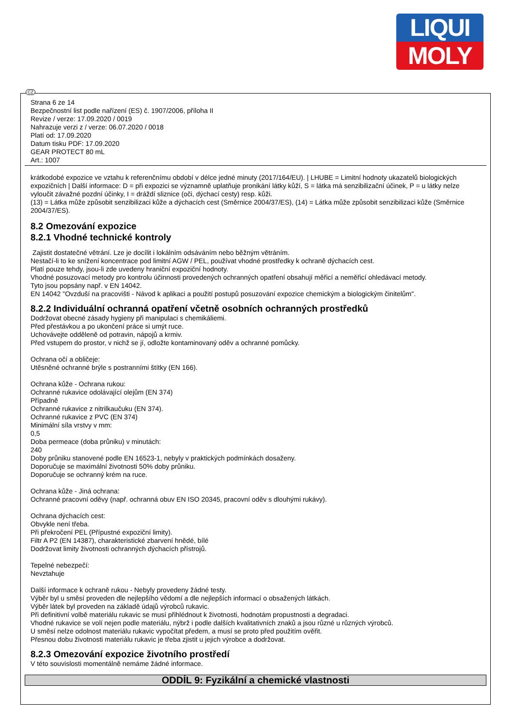LIQUI
MOLY
CZ
Strana 6 ze 14
Bezpečnostní list podle nařízení (ES) č. 1907/2006, příloha II
Revize / verze: 17.09.2020 / 0019
Nahrazuje verzi z / verze: 06.07.2020 / 0018
Platí od: 17.09.2020
Datum tisku PDF: 17.09.2020
GEAR PROTECT 80 mL
Art.: 1007
krátkodobé expozice ve vztahu k referenčnímu období v délce jedné minuty (2017/164/EU). | LHUBE = Limitní hodnoty ukazatelů biologických expozičních | Další informace: D = při expozici se významně uplatňuje pronikání látky kůží, S = látka má senzibilizační účinek, P = u látky nelze vyloučit závažné pozdní účinky, I = dráždí sliznice (oči, dýchací cesty) resp. kůži.
(13) = Látka může způsobit senzibilizaci kůže a dýchacích cest (Směrnice 2004/37/ES), (14) = Látka může způsobit senzibilizaci kůže (Směrnice 2004/37/ES).
8.2 Omezování expozice
8.2.1 Vhodné technické kontroly
Zajistit dostatečné větrání. Lze je docílit i lokálním odsáváním nebo běžným větráním.
Nestačí-li to ke snížení koncentrace pod limitní AGW / PEL, používat vhodné prostředky k ochraně dýchacích cest.
Platí pouze tehdy, jsou-li zde uvedeny hraniční expoziční hodnoty.
Vhodné posuzovací metody pro kontrolu účinnosti provedených ochranných opatření obsahují měřicí a neměřicí ohledávací metody.
Tyto jsou popsány např. v EN 14042.
EN 14042 "Ovzduší na pracovišti - Návod k aplikaci a použití postupů posuzování expozice chemickým a biologickým činitelům".
8.2.2 Individuální ochranná opatření včetně osobních ochranných prostředků
Dodržovat obecné zásady hygieny při manipulaci s chemikáliemi.
Před přestávkou a po ukončení práce si umýt ruce.
Uchovávejte odděleně od potravin, nápojů a krmiv.
Před vstupem do prostor, v nichž se jí, odložte kontaminovaný oděv a ochranné pomůcky.
Ochrana očí a obličeje:
Utěsněné ochranné brýle s postranními štítky (EN 166).
Ochrana kůže - Ochrana rukou:
Ochranné rukavice odolávající olejům (EN 374)
Případně
Ochranné rukavice z nitrilkaučuku (EN 374).
Ochranné rukavice z PVC (EN 374)
Minimální síla vrstvy v mm:
0,5
Doba permeace (doba průniku) v minutách:
240
Doby průniku stanovené podle EN 16523-1, nebyly v praktických podmínkách dosaženy.
Doporučuje se maximální životnosti 50% doby průniku.
Doporučuje se ochranný krém na ruce.
Ochrana kůže - Jiná ochrana:
Ochranné pracovní oděvy (např. ochranná obuv EN ISO 20345, pracovní oděv s dlouhými rukávy).
Ochrana dýchacích cest:
Obvykle není třeba.
Při překročení PEL (Přípustné expoziční limity).
Filtr A P2 (EN 14387), charakteristické zbarvení hnědé, bílé
Dodržovat limity životnosti ochranných dýchacích přístrojů.
Tepelné nebezpečí:
Nevztahuje
Další informace k ochraně rukou - Nebyly provedeny žádné testy.
Výběr byl u směsí proveden dle nejlepšího vědomí a dle nejlepších informací o obsažených látkách.
Výběr látek byl proveden na základě údajů výrobců rukavic.
Při definitivní volbě materiálu rukavic se musí přihlédnout k životnosti, hodnotám propustnosti a degradaci.
Vhodné rukavice se volí nejen podle materiálu, nýbrž i podle dalších kvalitativních znaků a jsou různé u různých výrobců.
U směsí nelze odolnost materiálu rukavic vypočítat předem, a musí se proto před použitím ověřit.
Přesnou dobu životnosti materiálu rukavic je třeba zjistit u jejich výrobce a dodržovat.
8.2.3 Omezování expozice životního prostředí
V této souvislosti momentálně nemáme žádné informace.
ODDÍL 9: Fyzikální a chemické vlastnosti